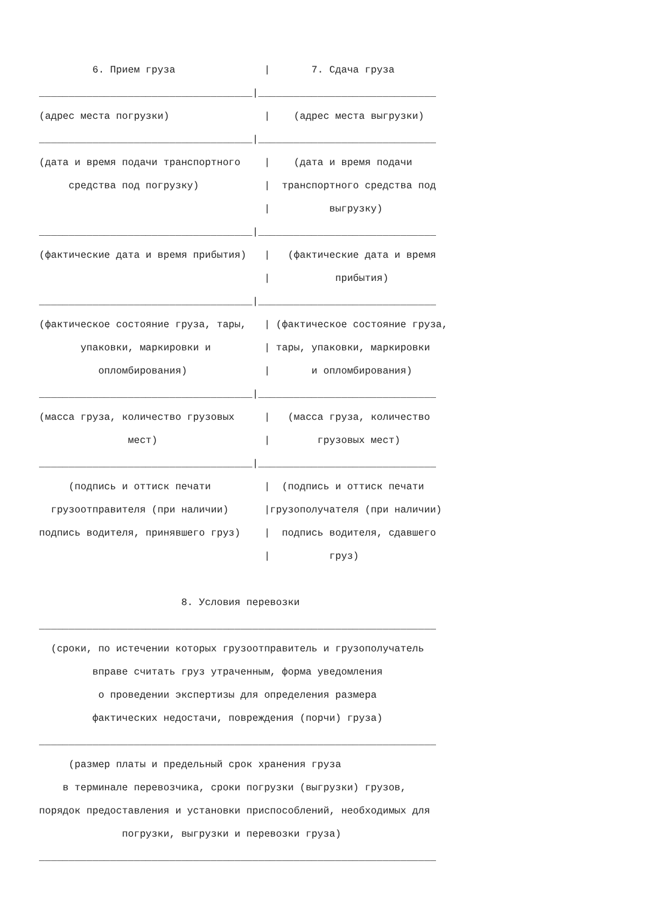6. Прием груза               |       7. Сдача груза
____________________________________|______________________________
(адрес места погрузки)                |    (адрес места выгрузки)
____________________________________|______________________________
(дата и время подачи транспортного    |    (дата и время подачи
     средства под погрузку)           |  транспортного средства под
                                      |          выгрузку)
____________________________________|______________________________
(фактические дата и время прибытия)   |   (фактические дата и время
                                      |           прибытия)
____________________________________|______________________________
(фактическое состояние груза, тары,   | (фактическое состояние груза,
       упаковки, маркировки и         | тары, упаковки, маркировки
          опломбирования)             |       и опломбирования)
____________________________________|______________________________
(масса груза, количество грузовых     |   (масса груза, количество
               мест)                  |        грузовых мест)
____________________________________|______________________________
     (подпись и оттиск печати         |  (подпись и оттиск печати
  грузоотправителя (при наличии)      |грузополучателя (при наличии)
подпись водителя, принявшего груз)    |  подпись водителя, сдавшего
                                      |          груз)

                        8. Условия перевозки
___________________________________________________________________
  (сроки, по истечении которых грузоотправитель и грузополучатель
         вправе считать груз утраченным, форма уведомления
          о проведении экспертизы для определения размера
         фактических недостачи, повреждения (порчи) груза)
___________________________________________________________________
     (размер платы и предельный срок хранения груза
    в терминале перевозчика, сроки погрузки (выгрузки) грузов,
порядок предоставления и установки приспособлений, необходимых для
              погрузки, выгрузки и перевозки груза)
___________________________________________________________________